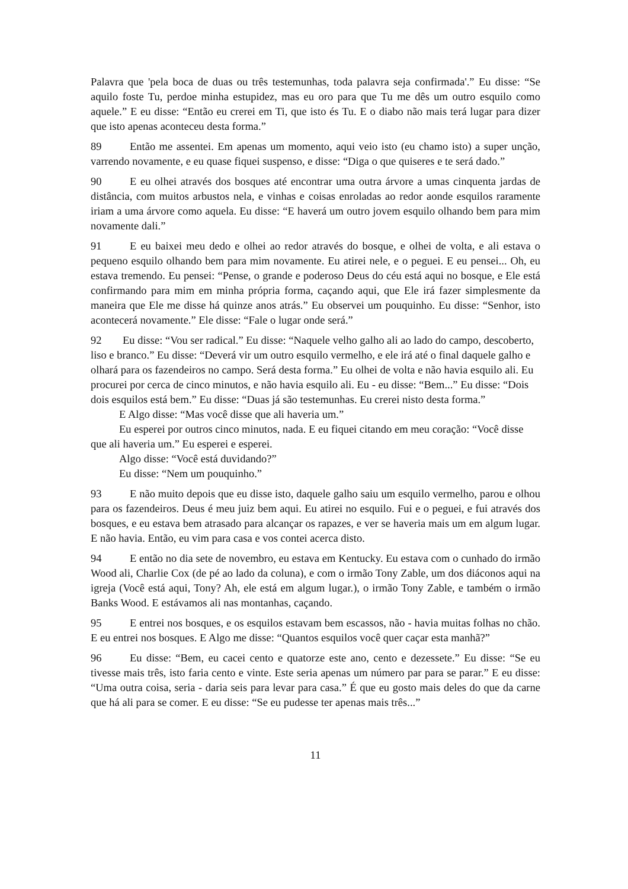Palavra que 'pela boca de duas ou três testemunhas, toda palavra seja confirmada'.” Eu disse: “Se aquilo foste Tu, perdoe minha estupidez, mas eu oro para que Tu me dês um outro esquilo como aquele.” E eu disse: “Então eu crerei em Ti, que isto és Tu. E o diabo não mais terá lugar para dizer que isto apenas aconteceu desta forma.”
89 Então me assentei. Em apenas um momento, aqui veio isto (eu chamo isto) a super unção, varrendo novamente, e eu quase fiquei suspenso, e disse: “Diga o que quiseres e te será dado.”
90 E eu olhei através dos bosques até encontrar uma outra árvore a umas cinquenta jardas de distância, com muitos arbustos nela, e vinhas e coisas enroladas ao redor aonde esquilos raramente iriam a uma árvore como aquela. Eu disse: “E haverá um outro jovem esquilo olhando bem para mim novamente dali.”
91 E eu baixei meu dedo e olhei ao redor através do bosque, e olhei de volta, e ali estava o pequeno esquilo olhando bem para mim novamente. Eu atirei nele, e o peguei. E eu pensei... Oh, eu estava tremendo. Eu pensei: “Pense, o grande e poderoso Deus do céu está aqui no bosque, e Ele está confirmando para mim em minha própria forma, caçando aqui, que Ele irá fazer simplesmente da maneira que Ele me disse há quinze anos atrás.” Eu observei um pouquinho. Eu disse: “Senhor, isto acontecerá novamente.” Ele disse: “Fale o lugar onde será.”
92 Eu disse: “Vou ser radical.” Eu disse: “Naquele velho galho ali ao lado do campo, descoberto, liso e branco.” Eu disse: “Deverá vir um outro esquilo vermelho, e ele irá até o final daquele galho e olhará para os fazendeiros no campo. Será desta forma.” Eu olhei de volta e não havia esquilo ali. Eu procurei por cerca de cinco minutos, e não havia esquilo ali. Eu - eu disse: “Bem...” Eu disse: “Dois dois esquilos está bem.” Eu disse: “Duas já são testemunhas. Eu crerei nisto desta forma.”
E Algo disse: “Mas você disse que ali haveria um.”
Eu esperei por outros cinco minutos, nada. E eu fiquei citando em meu coração: “Você disse que ali haveria um.” Eu esperei e esperei.
Algo disse: “Você está duvidando?”
Eu disse: “Nem um pouquinho.”
93 E não muito depois que eu disse isto, daquele galho saiu um esquilo vermelho, parou e olhou para os fazendeiros. Deus é meu juiz bem aqui. Eu atirei no esquilo. Fui e o peguei, e fui através dos bosques, e eu estava bem atrasado para alcançar os rapazes, e ver se haveria mais um em algum lugar. E não havia. Então, eu vim para casa e vos contei acerca disto.
94 E então no dia sete de novembro, eu estava em Kentucky. Eu estava com o cunhado do irmão Wood ali, Charlie Cox (de pé ao lado da coluna), e com o irmão Tony Zable, um dos diáconos aqui na igreja (Você está aqui, Tony? Ah, ele está em algum lugar.), o irmão Tony Zable, e também o irmão Banks Wood. E estávamos ali nas montanhas, caçando.
95 E entrei nos bosques, e os esquilos estavam bem escassos, não - havia muitas folhas no chão. E eu entrei nos bosques. E Algo me disse: “Quantos esquilos você quer caçar esta manhã?”
96 Eu disse: “Bem, eu cacei cento e quatorze este ano, cento e dezessete.” Eu disse: “Se eu tivesse mais três, isto faria cento e vinte. Este seria apenas um número par para se parar.” E eu disse: “Uma outra coisa, seria - daria seis para levar para casa.” É que eu gosto mais deles do que da carne que há ali para se comer. E eu disse: “Se eu pudesse ter apenas mais três...”
11